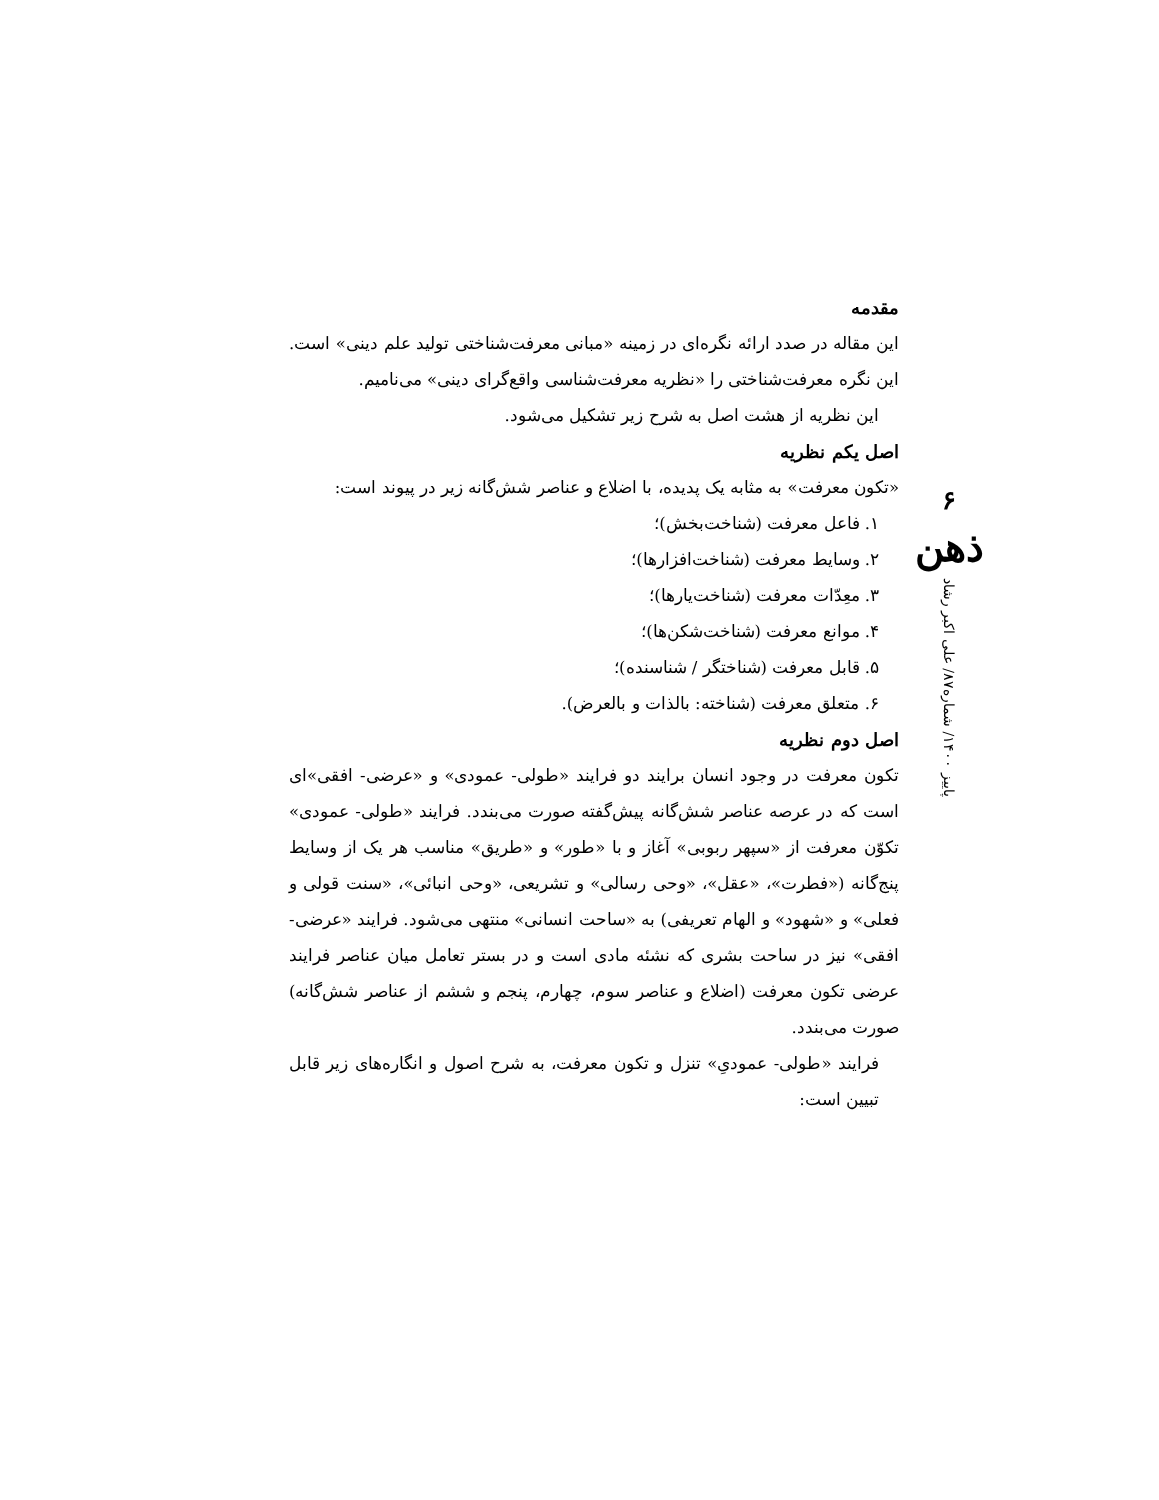۶
ذهن
پاییز ۱۴۰۰/ شماره۸۷/ علی اکبر رشاد
مقدمه
این مقاله در صدد ارائه نگره‌ای در زمینه «مبانی معرفت‌شناختی تولید علم دینی» است. این نگره معرفت‌شناختی را «نظریه معرفت‌شناسی واقع‌گرای دینی» می‌نامیم.
این نظریه از هشت اصل به شرح زیر تشکیل می‌شود.
اصل یکم نظریه
«تکون معرفت» به مثابه یک پدیده، با اضلاع و عناصر شش‌گانه زیر در پیوند است:
۱. فاعل معرفت (شناخت‌بخش)؛
۲. وسایط معرفت (شناخت‌افزارها)؛
۳. معِدّات معرفت (شناخت‌یارها)؛
۴. موانع معرفت (شناخت‌شکن‌ها)؛
۵. قابل معرفت (شناختگر / شناسنده)؛
۶. متعلق معرفت (شناخته: بالذات و بالعرض).
اصل دوم نظریه
تکون معرفت در وجود انسان برایند دو فرایند «طولی- عمودی» و «عرضی- افقی»ای است که در عرصه عناصر شش‌گانه پیش‌گفته صورت می‌بندد. فرایند «طولی- عمودی» تکوّن معرفت از «سپهر ربوبی» آغاز و با «طور» و «طریق» مناسب هر یک از وسایط پنج‌گانه («فطرت»، «عقل»، «وحی رسالی» و تشریعی، «وحی انبائی»، «سنت قولی و فعلی» و «شهود» و الهام تعریفی) به «ساحت انسانی» منتهی می‌شود. فرایند «عرضی- افقی» نیز در ساحت بشری که نشئه مادی است و در بستر تعامل میان عناصر فرایند عرضی تکون معرفت (اضلاع و عناصر سوم، چهارم، پنجم و ششم از عناصر شش‌گانه) صورت می‌بندد.
فرایند «طولی- عمودیِ» تنزل و تکون معرفت، به شرح اصول و انگاره‌های زیر قابل تبیین است: